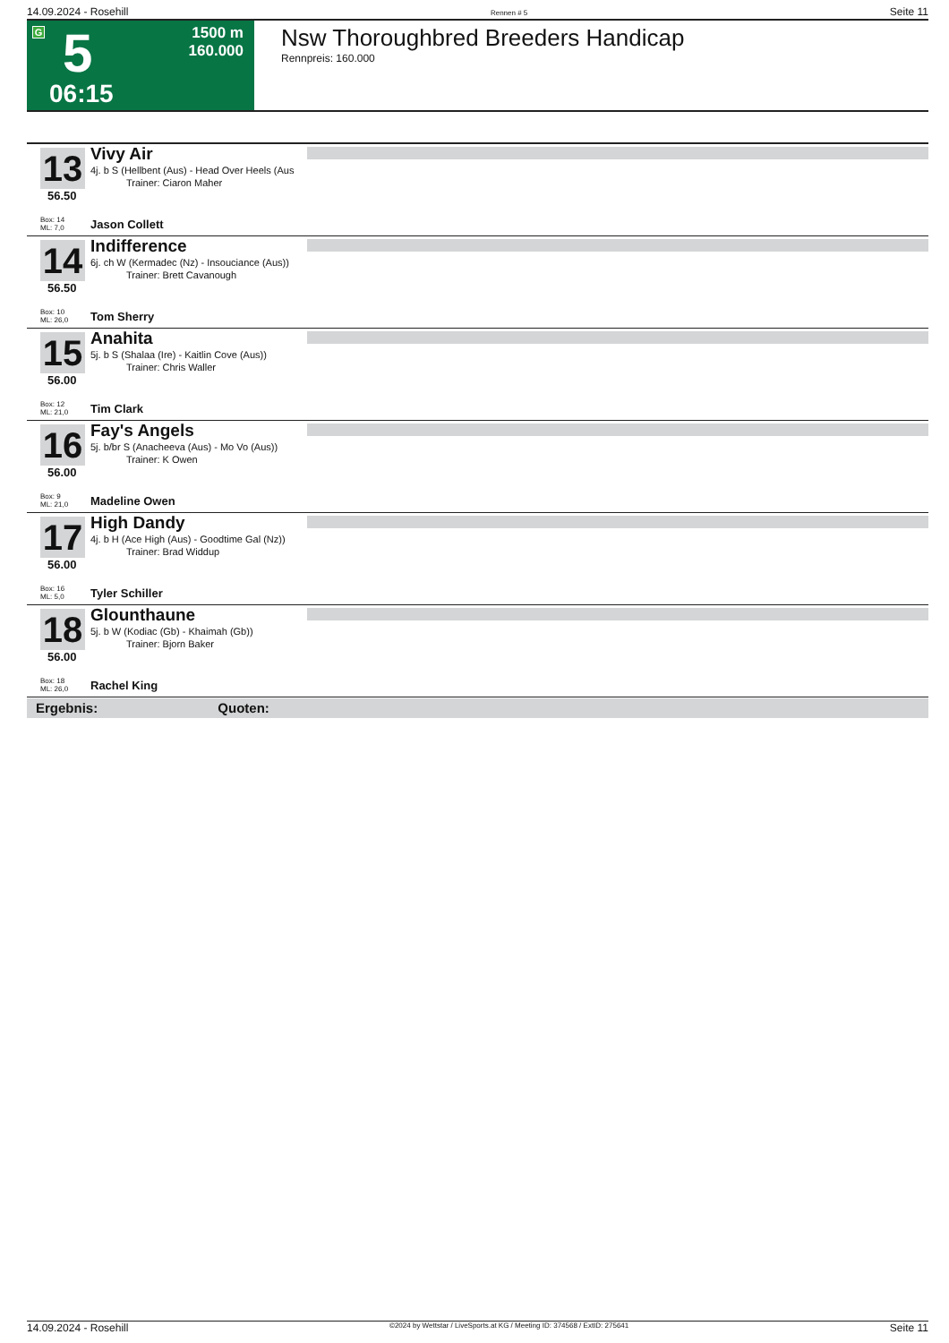14.09.2024 - Rosehill Rennen # 5 Seite 11
G 5
1500 m
160.000
06:15
Nsw Thoroughbred Breeders Handicap
Rennpreis: 160.000
13
56.50
Vivy Air
4j. b S (Hellbent (Aus) - Head Over Heels (Aus
Trainer: Ciaron Maher
Box: 14
ML: 7,0
Jason Collett
14
56.50
Indifference
6j. ch W (Kermadec (Nz) - Insouciance (Aus))
Trainer: Brett Cavanough
Box: 10
ML: 26,0
Tom Sherry
15
56.00
Anahita
5j. b S (Shalaa (Ire) - Kaitlin Cove (Aus))
Trainer: Chris Waller
Box: 12
ML: 21,0
Tim Clark
16
56.00
Fay's Angels
5j. b/br S (Anacheeva (Aus) - Mo Vo (Aus))
Trainer: K Owen
Box: 9
ML: 21,0
Madeline Owen
17
56.00
High Dandy
4j. b H (Ace High (Aus) - Goodtime Gal (Nz))
Trainer: Brad Widdup
Box: 16
ML: 5,0
Tyler Schiller
18
56.00
Glounthaune
5j. b W (Kodiac (Gb) - Khaimah (Gb))
Trainer: Bjorn Baker
Box: 18
ML: 26,0
Rachel King
Ergebnis: Quoten:
14.09.2024 - Rosehill ©2024 by Wettstar / LiveSports.at KG / Meeting ID: 374568 / ExtID: 275641 Seite 11